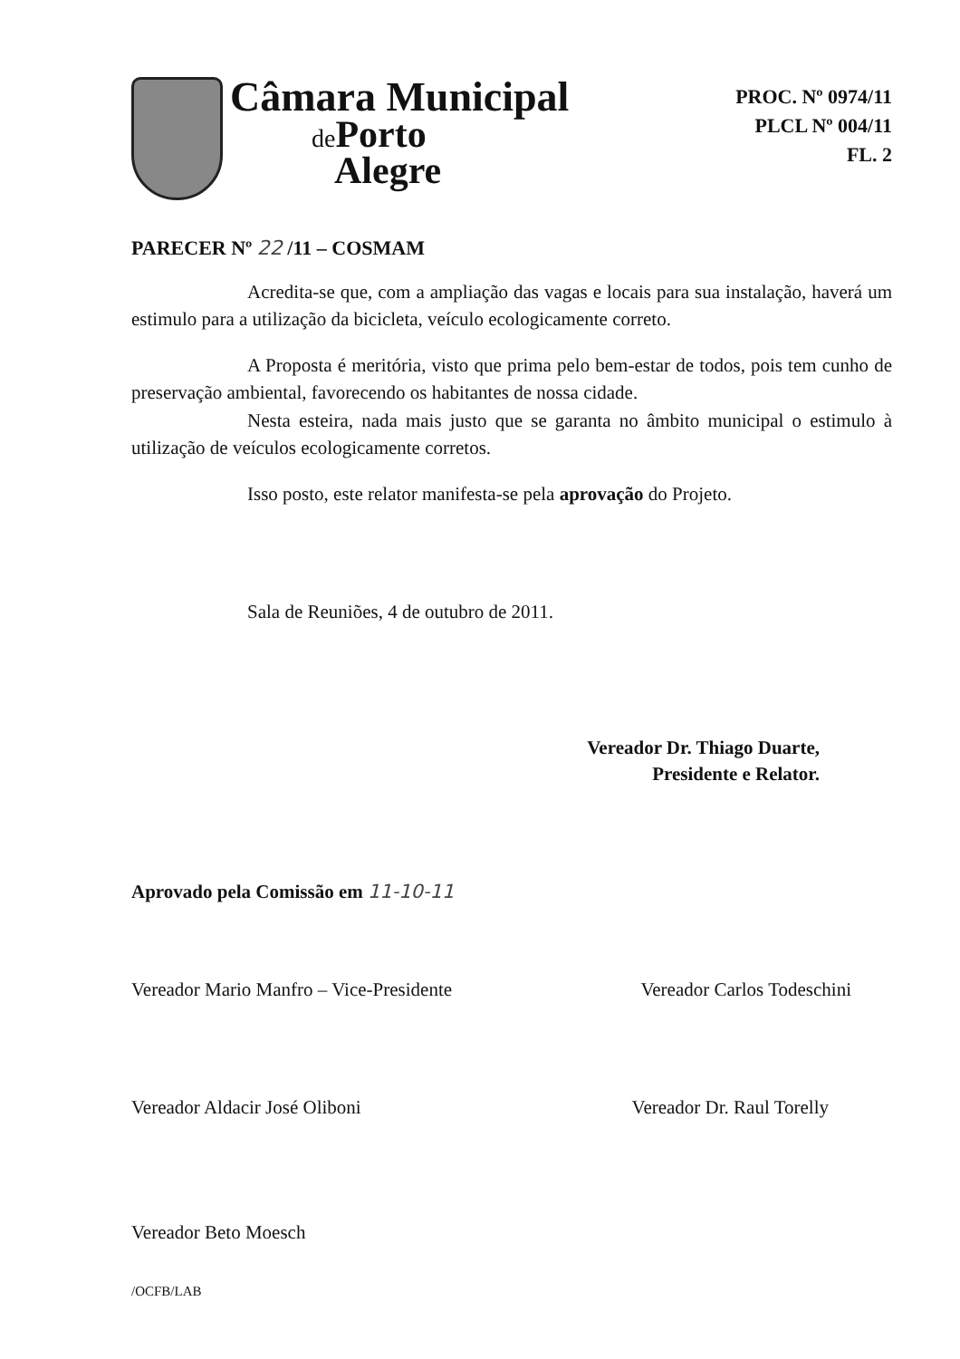Câmara Municipal
de Porto
Alegre
PROC. Nº 0974/11
PLCL Nº 004/11
FL. 2
PARECER Nº 22 /11 – COSMAM
Acredita-se que, com a ampliação das vagas e locais para sua instalação, haverá um estimulo para a utilização da bicicleta, veículo ecologicamente correto.
A Proposta é meritória, visto que prima pelo bem-estar de todos, pois tem cunho de preservação ambiental, favorecendo os habitantes de nossa cidade.
Nesta esteira, nada mais justo que se garanta no âmbito municipal o estimulo à utilização de veículos ecologicamente corretos.
Isso posto, este relator manifesta-se pela aprovação do Projeto.
Sala de Reuniões, 4 de outubro de 2011.
Vereador Dr. Thiago Duarte,
Presidente e Relator.
Aprovado pela Comissão em 11-10-11
Vereador Mario Manfro – Vice-Presidente Vereador Carlos Todeschini
Vereador Aldacir José Oliboni Vereador Dr. Raul Torelly
Vereador Beto Moesch
/OCFB/LAB